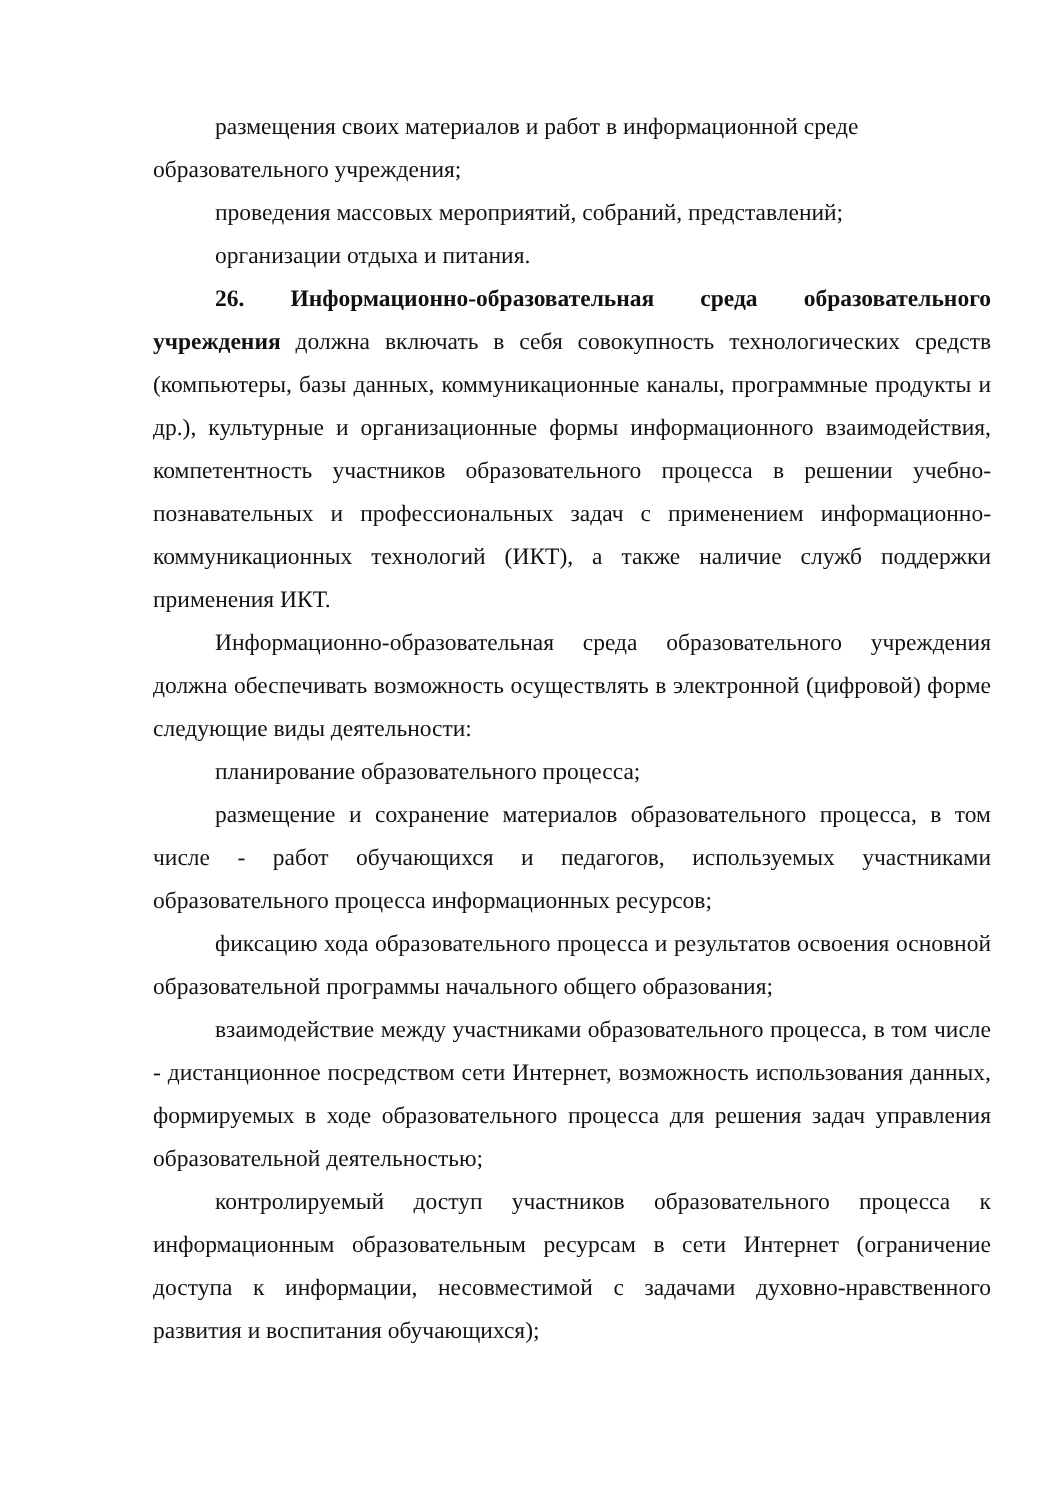размещения своих материалов и работ в информационной среде образовательного учреждения;
проведения массовых мероприятий, собраний, представлений;
организации отдыха и питания.
26. Информационно-образовательная среда образовательного учреждения должна включать в себя совокупность технологических средств (компьютеры, базы данных, коммуникационные каналы, программные продукты и др.), культурные и организационные формы информационного взаимодействия, компетентность участников образовательного процесса в решении учебно-познавательных и профессиональных задач с применением информационно-коммуникационных технологий (ИКТ), а также наличие служб поддержки применения ИКТ.
Информационно-образовательная среда образовательного учреждения должна обеспечивать возможность осуществлять в электронной (цифровой) форме следующие виды деятельности:
планирование образовательного процесса;
размещение и сохранение материалов образовательного процесса, в том числе - работ обучающихся и педагогов, используемых участниками образовательного процесса информационных ресурсов;
фиксацию хода образовательного процесса и результатов освоения основной образовательной программы начального общего образования;
взаимодействие между участниками образовательного процесса, в том числе - дистанционное посредством сети Интернет, возможность использования данных, формируемых в ходе образовательного процесса для решения задач управления образовательной деятельностью;
контролируемый доступ участников образовательного процесса к информационным образовательным ресурсам в сети Интернет (ограничение доступа к информации, несовместимой с задачами духовно-нравственного развития и воспитания обучающихся);